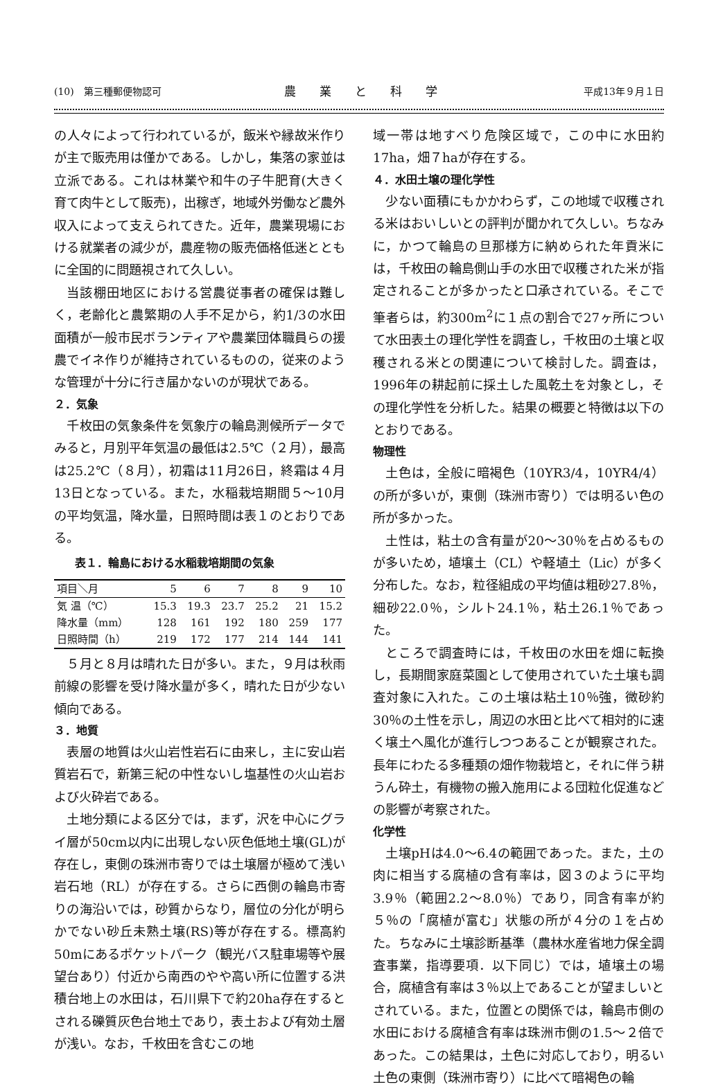(10)　第三種郵便物認可 農業と科学 平成13年９月１日
の人々によって行われているが，飯米や縁故米作りが主で販売用は僅かである。しかし，集落の家並は立派である。これは林業や和牛の子牛肥育(大きく育て肉牛として販売)，出稼ぎ，地域外労働など農外収入によって支えられてきた。近年，農業現場における就業者の減少が，農産物の販売価格低迷とともに全国的に問題視されて久しい。
当該棚田地区における営農従事者の確保は難しく，老齢化と農繁期の人手不足から，約1/3の水田面積が一般市民ボランティアや農業団体職員らの援農でイネ作りが維持されているものの，従来のような管理が十分に行き届かないのが現状である。
２．気象
千枚田の気象条件を気象庁の輪島測候所データでみると，月別平年気温の最低は2.5℃（２月），最高は25.2℃（８月），初霜は11月26日，終霜は４月13日となっている。また，水稲栽培期間５～10月の平均気温，降水量，日照時間は表１のとおりである。
表１．輪島における水稲栽培期間の気象
| 項目＼月 | 5 | 6 | 7 | 8 | 9 | 10 |
| --- | --- | --- | --- | --- | --- | --- |
| 気 温（℃） | 15.3 | 19.3 | 23.7 | 25.2 | 21 | 15.2 |
| 降水量（mm） | 128 | 161 | 192 | 180 | 259 | 177 |
| 日照時間（h） | 219 | 172 | 177 | 214 | 144 | 141 |
５月と８月は晴れた日が多い。また，９月は秋雨前線の影響を受け降水量が多く，晴れた日が少ない傾向である。
３．地質
表層の地質は火山岩性岩石に由来し，主に安山岩質岩石で，新第三紀の中性ないし塩基性の火山岩および火砕岩である。
土地分類による区分では，まず，沢を中心にグライ層が50cm以内に出現しない灰色低地土壌(GL)が存在し，東側の珠洲市寄りでは土壌層が極めて浅い岩石地（RL）が存在する。さらに西側の輪島市寄りの海沿いでは，砂質からなり，層位の分化が明らかでない砂丘未熟土壌(RS)等が存在する。標高約50mにあるポケットパーク（観光バス駐車場等や展望台あり）付近から南西のやや高い所に位置する洪積台地上の水田は，石川県下で約20ha存在するとされる礫質灰色台地土であり，表土および有効土層が浅い。なお，千枚田を含むこの地
域一帯は地すべり危険区域で，この中に水田約17ha，畑７haが存在する。
４．水田土壌の理化学性
少ない面積にもかかわらず，この地域で収穫される米はおいしいとの評判が聞かれて久しい。ちなみに，かつて輪島の旦那様方に納められた年貢米には，千枚田の輪島側山手の水田で収穫された米が指定されることが多かったと口承されている。そこで筆者らは，約300m<sup>2</sup>に１点の割合で27ヶ所について水田表土の理化学性を調査し，千枚田の土壌と収穫される米との関連について検討した。調査は，1996年の耕起前に採土した風乾土を対象とし，その理化学性を分析した。結果の概要と特徴は以下のとおりである。
物理性
土色は，全般に暗褐色（10YR3/4，10YR4/4）の所が多いが，東側（珠洲市寄り）では明るい色の所が多かった。
土性は，粘土の含有量が20～30％を占めるものが多いため，埴壌土（CL）や軽埴土（Lic）が多く分布した。なお，粒径組成の平均値は粗砂27.8％，細砂22.0％，シルト24.1％，粘土26.1％であった。
ところで調査時には，千枚田の水田を畑に転換し，長期間家庭菜園として使用されていた土壌も調査対象に入れた。この土壌は粘土10％強，微砂約30％の土性を示し，周辺の水田と比べて相対的に速く壌土へ風化が進行しつつあることが観察された。長年にわたる多種類の畑作物栽培と，それに伴う耕うん砕土，有機物の搬入施用による団粒化促進などの影響が考察された。
化学性
土壌pHは4.0～6.4の範囲であった。また，土の肉に相当する腐植の含有率は，図３のように平均3.9％（範囲2.2～8.0％）であり，同含有率が約５％の「腐植が富む」状態の所が４分の１を占めた。ちなみに土壌診断基準（農林水産省地力保全調査事業，指導要項．以下同じ）では，埴壌土の場合，腐植含有率は３％以上であることが望ましいとされている。また，位置との関係では，輪島市側の水田における腐植含有率は珠洲市側の1.5～２倍であった。この結果は，土色に対応しており，明るい土色の東側（珠洲市寄り）に比べて暗褐色の輪